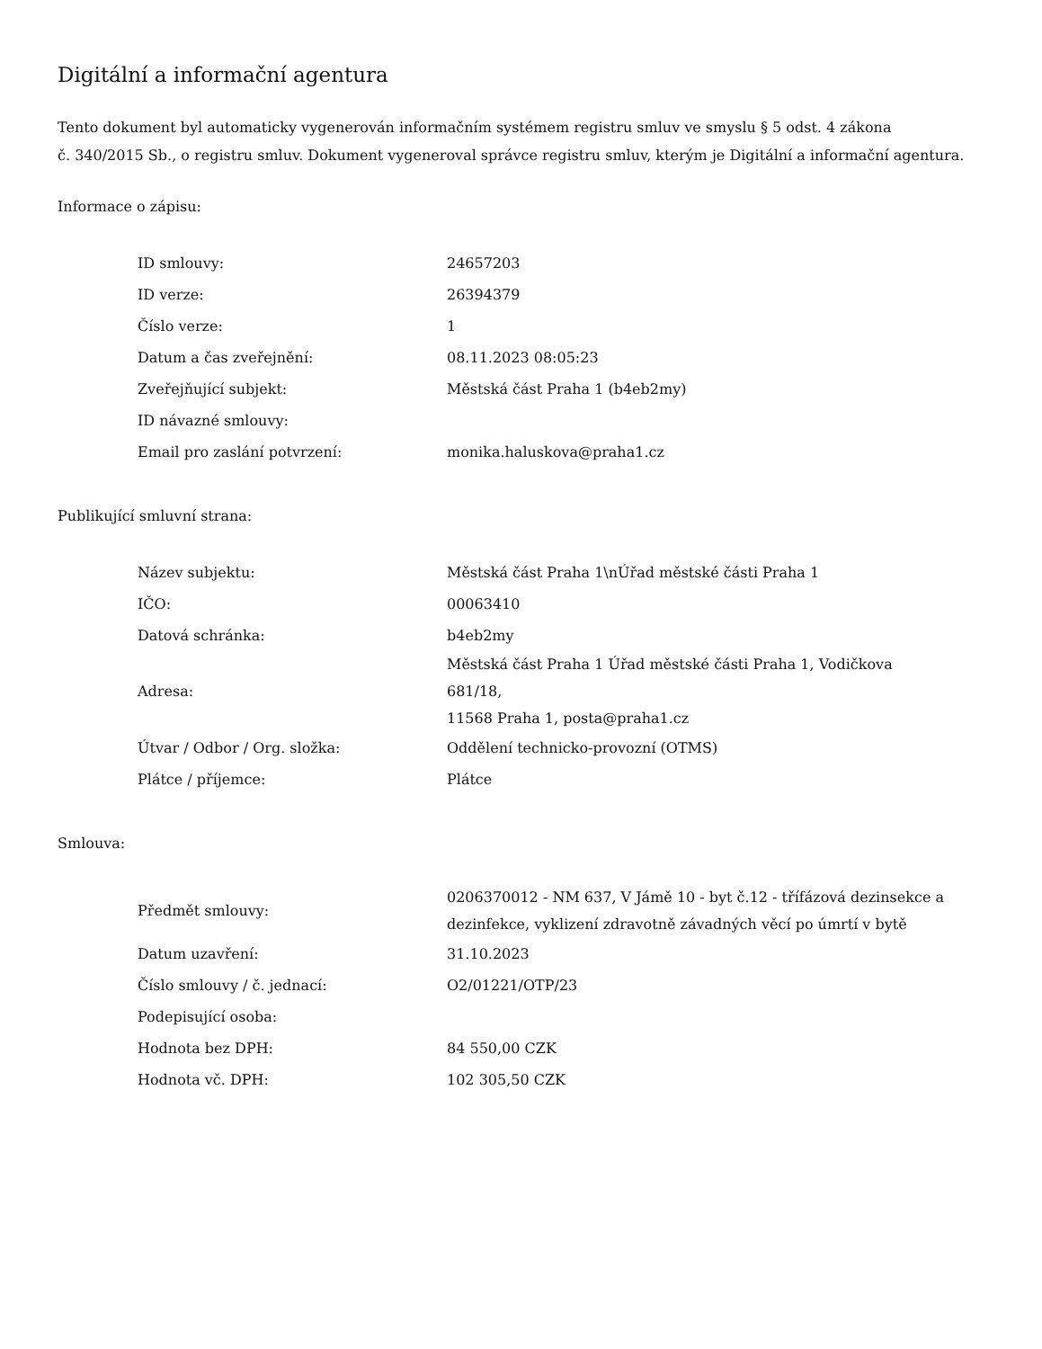Digitální a informační agentura
Tento dokument byl automaticky vygenerován informačním systémem registru smluv ve smyslu § 5 odst. 4 zákona
č. 340/2015 Sb., o registru smluv. Dokument vygeneroval správce registru smluv, kterým je Digitální a informační agentura.
Informace o zápisu:
| ID smlouvy: | 24657203 |
| ID verze: | 26394379 |
| Číslo verze: | 1 |
| Datum a čas zveřejnění: | 08.11.2023 08:05:23 |
| Zveřejňující subjekt: | Městská část Praha 1 (b4eb2my) |
| ID návazné smlouvy: | |
| Email pro zaslání potvrzení: | monika.haluskova@praha1.cz |
Publikující smluvní strana:
| Název subjektu: | Městská část Praha 1\nÚřad městské části Praha 1 |
| IČO: | 00063410 |
| Datová schránka: | b4eb2my |
| Adresa: | Městská část Praha 1 Úřad městské části Praha 1, Vodičkova 681/18, 11568 Praha 1, posta@praha1.cz |
| Útvar / Odbor / Org. složka: | Oddělení technicko-provozní (OTMS) |
| Plátce / příjemce: | Plátce |
Smlouva:
| Předmět smlouvy: | 0206370012 - NM 637, V Jámě 10 - byt č.12 - třífázová dezinsekce a dezinfekce, vyklizení zdravotně závadných věcí po úmrtí v bytě |
| Datum uzavření: | 31.10.2023 |
| Číslo smlouvy / č. jednací: | O2/01221/OTP/23 |
| Podepisující osoba: | |
| Hodnota bez DPH: | 84 550,00 CZK |
| Hodnota vč. DPH: | 102 305,50 CZK |